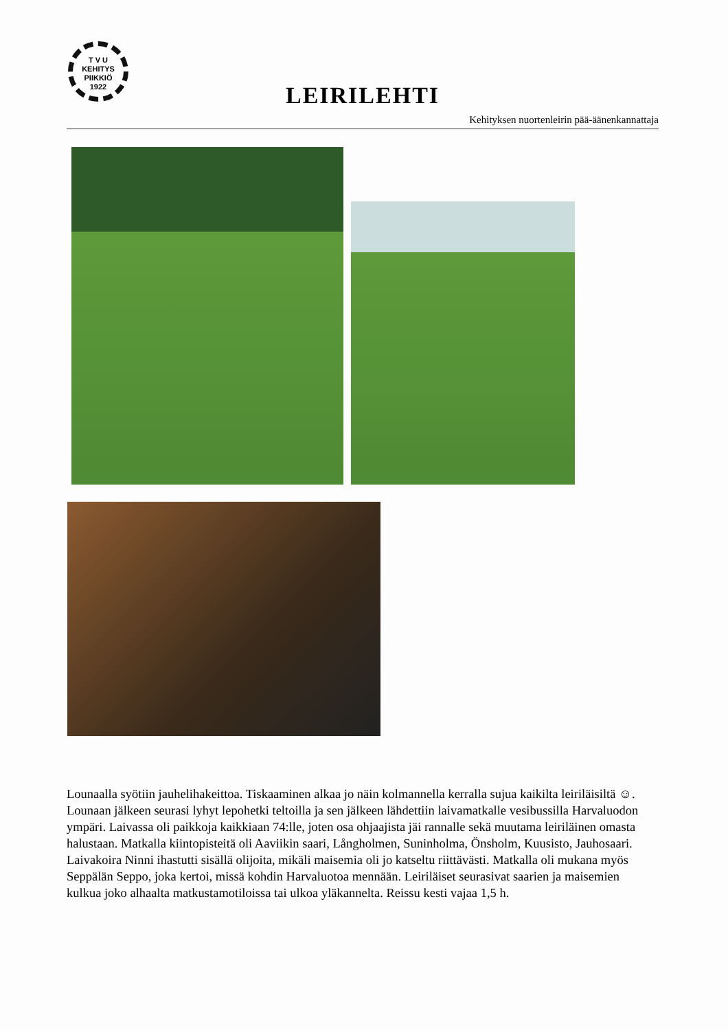T V U
KEHITYS
PIIKKIÖ
1922
LEIRILEHTI
Kehityksen nuortenleirin pää-äänenkannattaja
Lounaalla syötiin jauhelihakeittoa. Tiskaaminen alkaa jo näin kolmannella kerralla sujua kaikilta leiriläisiltä ☺. Lounaan jälkeen seurasi lyhyt lepohetki teltoilla ja sen jälkeen lähdettiin laivamatkalle vesibussilla Harvaluodon ympäri. Laivassa oli paikkoja kaikkiaan 74:lle, joten osa ohjaajista jäi rannalle sekä muutama leiriläinen omasta halustaan. Matkalla kiintopisteitä oli Aaviikin saari, Långholmen, Suninholma, Önsholm, Kuusisto, Jauhosaari. Laivakoira Ninni ihastutti sisällä olijoita, mikäli maisemia oli jo katseltu riittävästi. Matkalla oli mukana myös Seppälän Seppo, joka kertoi, missä kohdin Harvaluotoa mennään. Leiriläiset seurasivat saarien ja maisemien kulkua joko alhaalta matkustamotiloissa tai ulkoa yläkannelta. Reissu kesti vajaa 1,5 h.